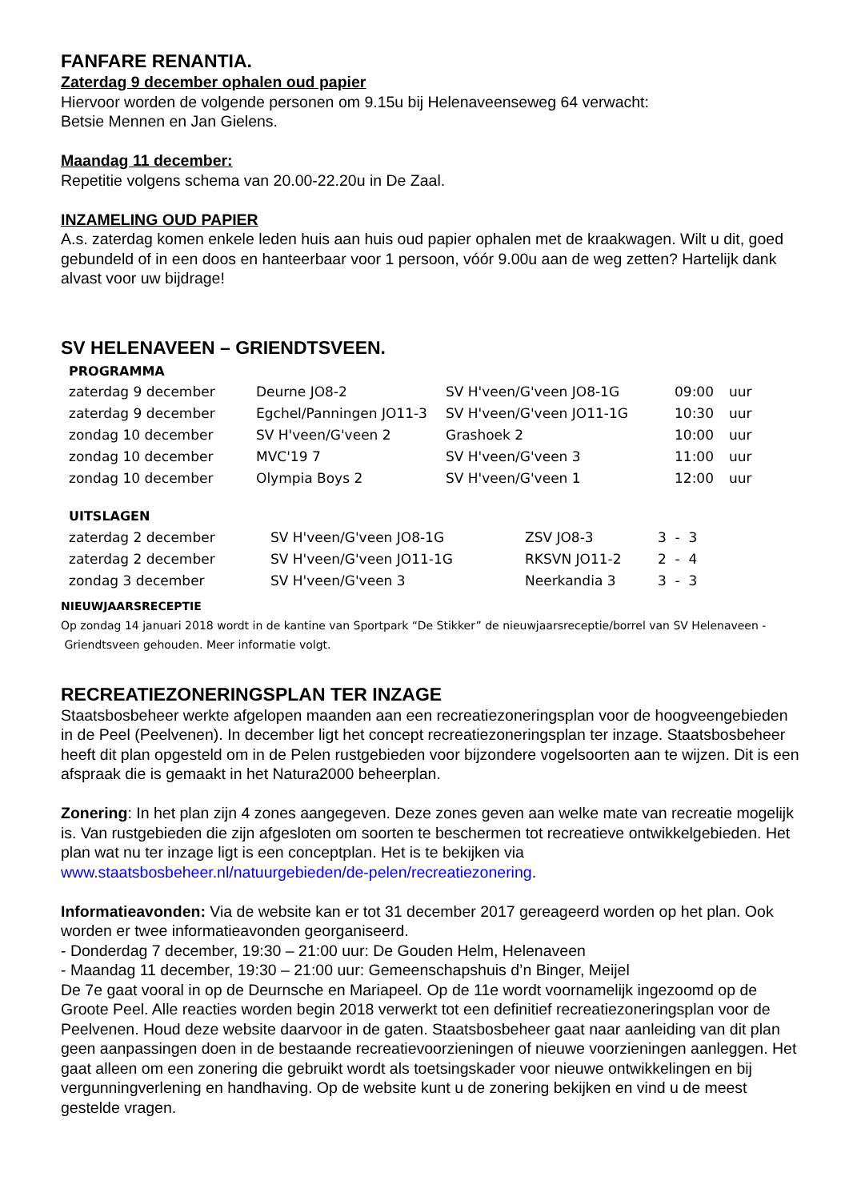FANFARE RENANTIA.
Zaterdag 9 december ophalen oud papier
Hiervoor worden de volgende personen om 9.15u bij Helenaveenseweg 64 verwacht:
Betsie Mennen en Jan Gielens.
Maandag 11 december:
Repetitie volgens schema van 20.00-22.20u in De Zaal.
INZAMELING OUD PAPIER
A.s. zaterdag komen enkele leden huis aan huis oud papier ophalen met de kraakwagen. Wilt u dit, goed gebundeld of in een doos en hanteerbaar voor 1 persoon, vóór 9.00u aan de weg zetten? Hartelijk dank alvast voor uw bijdrage!
SV HELENAVEEN – GRIENDTSVEEN.
PROGRAMMA
| zaterdag 9 december | Deurne JO8-2 | SV H'veen/G'veen JO8-1G | 09:00 | uur |
| zaterdag 9 december | Egchel/Panningen JO11-3 | SV H'veen/G'veen JO11-1G | 10:30 | uur |
| zondag 10 december | SV H'veen/G'veen 2 | Grashoek 2 | 10:00 | uur |
| zondag 10 december | MVC'19 7 | SV H'veen/G'veen 3 | 11:00 | uur |
| zondag 10 december | Olympia Boys 2 | SV H'veen/G'veen 1 | 12:00 | uur |
UITSLAGEN
| zaterdag 2 december | SV H'veen/G'veen JO8-1G | ZSV JO8-3 | 3 - 3 |
| zaterdag 2 december | SV H'veen/G'veen JO11-1G | RKSVN JO11-2 | 2 - 4 |
| zondag 3 december | SV H'veen/G'veen 3 | Neerkandia 3 | 3 - 3 |
NIEUWJAARSRECEPTIE
Op zondag 14 januari 2018 wordt in de kantine van Sportpark “De Stikker” de nieuwjaarsreceptie/borrel van SV Helenaveen - Griendtsveen gehouden. Meer informatie volgt.
RECREATIEZONERINGSPLAN TER INZAGE
Staatsbosbeheer werkte afgelopen maanden aan een recreatiezoneringsplan voor de hoogveengebieden in de Peel (Peelvenen). In december ligt het concept recreatiezoneringsplan ter inzage. Staatsbosbeheer heeft dit plan opgesteld om in de Pelen rustgebieden voor bijzondere vogelsoorten aan te wijzen. Dit is een afspraak die is gemaakt in het Natura2000 beheerplan.
Zonering: In het plan zijn 4 zones aangegeven. Deze zones geven aan welke mate van recreatie mogelijk is. Van rustgebieden die zijn afgesloten om soorten te beschermen tot recreatieve ontwikkelgebieden. Het plan wat nu ter inzage ligt is een conceptplan. Het is te bekijken via www.staatsbosbeheer.nl/natuurgebieden/de-pelen/recreatiezonering.
Informatieavonden: Via de website kan er tot 31 december 2017 gereageerd worden op het plan. Ook worden er twee informatieavonden georganiseerd.
- Donderdag 7 december, 19:30 – 21:00 uur: De Gouden Helm, Helenaveen
- Maandag 11 december, 19:30 – 21:00 uur: Gemeenschapshuis d’n Binger, Meijel
De 7e gaat vooral in op de Deurnsche en Mariapeel. Op de 11e wordt voornamelijk ingezoomd op de Groote Peel. Alle reacties worden begin 2018 verwerkt tot een definitief recreatiezoneringsplan voor de Peelvenen. Houd deze website daarvoor in de gaten. Staatsbosbeheer gaat naar aanleiding van dit plan geen aanpassingen doen in de bestaande recreatievoorzieningen of nieuwe voorzieningen aanleggen. Het gaat alleen om een zonering die gebruikt wordt als toetsingskader voor nieuwe ontwikkelingen en bij vergunningverlening en handhaving. Op de website kunt u de zonering bekijken en vind u de meest gestelde vragen.